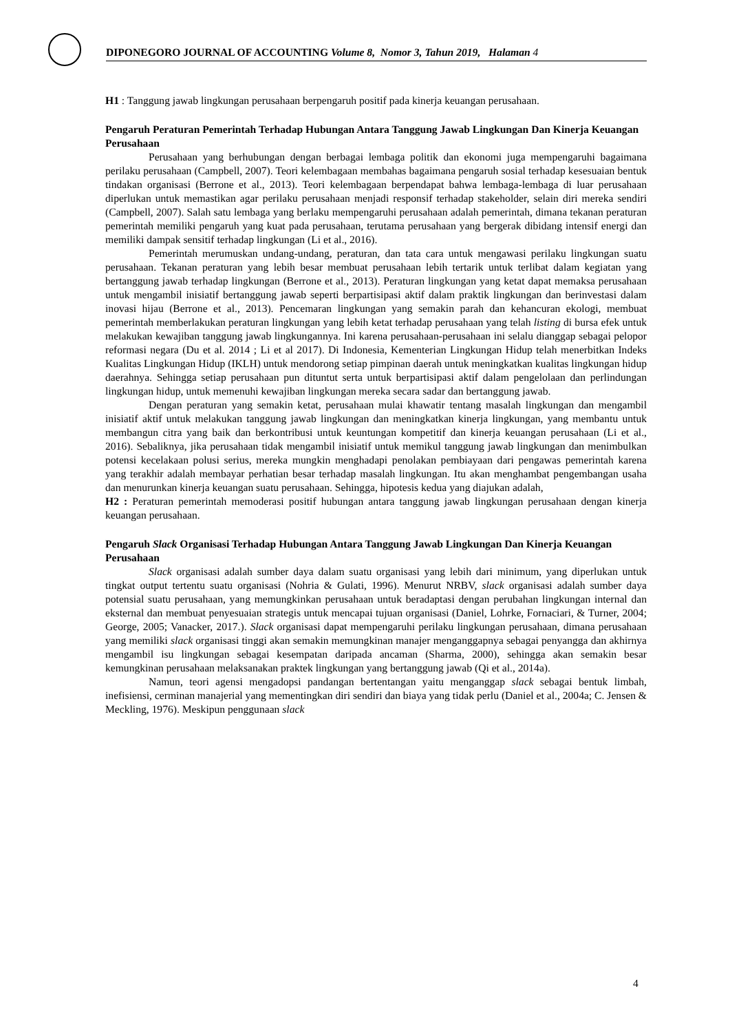DIPONEGORO JOURNAL OF ACCOUNTING Volume 8, Nomor 3, Tahun 2019, Halaman 4
H1 : Tanggung jawab lingkungan perusahaan berpengaruh positif pada kinerja keuangan perusahaan.
Pengaruh Peraturan Pemerintah Terhadap Hubungan Antara Tanggung Jawab Lingkungan Dan Kinerja Keuangan Perusahaan
Perusahaan yang berhubungan dengan berbagai lembaga politik dan ekonomi juga mempengaruhi bagaimana perilaku perusahaan (Campbell, 2007). Teori kelembagaan membahas bagaimana pengaruh sosial terhadap kesesuaian bentuk tindakan organisasi (Berrone et al., 2013). Teori kelembagaan berpendapat bahwa lembaga-lembaga di luar perusahaan diperlukan untuk memastikan agar perilaku perusahaan menjadi responsif terhadap stakeholder, selain diri mereka sendiri (Campbell, 2007). Salah satu lembaga yang berlaku mempengaruhi perusahaan adalah pemerintah, dimana tekanan peraturan pemerintah memiliki pengaruh yang kuat pada perusahaan, terutama perusahaan yang bergerak dibidang intensif energi dan memiliki dampak sensitif terhadap lingkungan (Li et al., 2016).
Pemerintah merumuskan undang-undang, peraturan, dan tata cara untuk mengawasi perilaku lingkungan suatu perusahaan. Tekanan peraturan yang lebih besar membuat perusahaan lebih tertarik untuk terlibat dalam kegiatan yang bertanggung jawab terhadap lingkungan (Berrone et al., 2013). Peraturan lingkungan yang ketat dapat memaksa perusahaan untuk mengambil inisiatif bertanggung jawab seperti berpartisipasi aktif dalam praktik lingkungan dan berinvestasi dalam inovasi hijau (Berrone et al., 2013). Pencemaran lingkungan yang semakin parah dan kehancuran ekologi, membuat pemerintah memberlakukan peraturan lingkungan yang lebih ketat terhadap perusahaan yang telah listing di bursa efek untuk melakukan kewajiban tanggung jawab lingkungannya. Ini karena perusahaan-perusahaan ini selalu dianggap sebagai pelopor reformasi negara (Du et al. 2014 ; Li et al 2017). Di Indonesia, Kementerian Lingkungan Hidup telah menerbitkan Indeks Kualitas Lingkungan Hidup (IKLH) untuk mendorong setiap pimpinan daerah untuk meningkatkan kualitas lingkungan hidup daerahnya. Sehingga setiap perusahaan pun dituntut serta untuk berpartisipasi aktif dalam pengelolaan dan perlindungan lingkungan hidup, untuk memenuhi kewajiban lingkungan mereka secara sadar dan bertanggung jawab.
Dengan peraturan yang semakin ketat, perusahaan mulai khawatir tentang masalah lingkungan dan mengambil inisiatif aktif untuk melakukan tanggung jawab lingkungan dan meningkatkan kinerja lingkungan, yang membantu untuk membangun citra yang baik dan berkontribusi untuk keuntungan kompetitif dan kinerja keuangan perusahaan (Li et al., 2016). Sebaliknya, jika perusahaan tidak mengambil inisiatif untuk memikul tanggung jawab lingkungan dan menimbulkan potensi kecelakaan polusi serius, mereka mungkin menghadapi penolakan pembiayaan dari pengawas pemerintah karena yang terakhir adalah membayar perhatian besar terhadap masalah lingkungan. Itu akan menghambat pengembangan usaha dan menurunkan kinerja keuangan suatu perusahaan. Sehingga, hipotesis kedua yang diajukan adalah,
H2 : Peraturan pemerintah memoderasi positif hubungan antara tanggung jawab lingkungan perusahaan dengan kinerja keuangan perusahaan.
Pengaruh Slack Organisasi Terhadap Hubungan Antara Tanggung Jawab Lingkungan Dan Kinerja Keuangan Perusahaan
Slack organisasi adalah sumber daya dalam suatu organisasi yang lebih dari minimum, yang diperlukan untuk tingkat output tertentu suatu organisasi (Nohria & Gulati, 1996). Menurut NRBV, slack organisasi adalah sumber daya potensial suatu perusahaan, yang memungkinkan perusahaan untuk beradaptasi dengan perubahan lingkungan internal dan eksternal dan membuat penyesuaian strategis untuk mencapai tujuan organisasi (Daniel, Lohrke, Fornaciari, & Turner, 2004; George, 2005; Vanacker, 2017.). Slack organisasi dapat mempengaruhi perilaku lingkungan perusahaan, dimana perusahaan yang memiliki slack organisasi tinggi akan semakin memungkinan manajer menganggapnya sebagai penyangga dan akhirnya mengambil isu lingkungan sebagai kesempatan daripada ancaman (Sharma, 2000), sehingga akan semakin besar kemungkinan perusahaan melaksanakan praktek lingkungan yang bertanggung jawab (Qi et al., 2014a).
Namun, teori agensi mengadopsi pandangan bertentangan yaitu menganggap slack sebagai bentuk limbah, inefisiensi, cerminan manajerial yang mementingkan diri sendiri dan biaya yang tidak perlu (Daniel et al., 2004a; C. Jensen & Meckling, 1976). Meskipun penggunaan slack
4